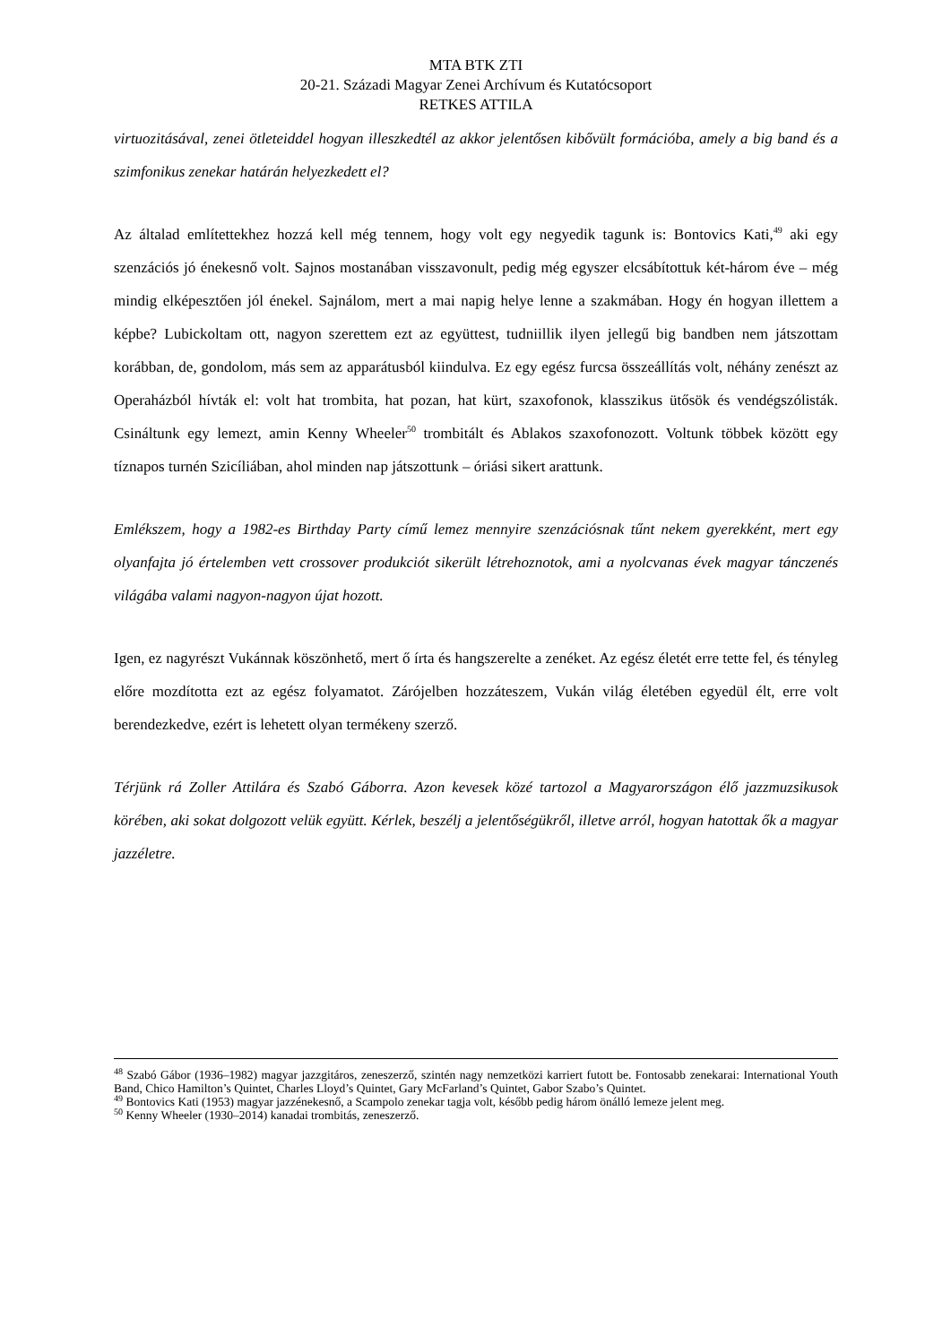MTA BTK ZTI
20-21. Századi Magyar Zenei Archívum és Kutatócsoport
RETKES ATTILA
virtuozitásával, zenei ötleteiddel hogyan illeszkedtél az akkor jelentősen kibővült formációba, amely a big band és a szimfonikus zenekar határán helyezkedett el?
Az általad említettekhez hozzá kell még tennem, hogy volt egy negyedik tagunk is: Bontovics Kati,<sup>49</sup> aki egy szenzációs jó énekesnő volt. Sajnos mostanában visszavonult, pedig még egyszer elcsábítottuk két-három éve – még mindig elképesztően jól énekel. Sajnálom, mert a mai napig helye lenne a szakmában. Hogy én hogyan illettem a képbe? Lubickoltam ott, nagyon szerettem ezt az együttest, tudniillik ilyen jellegű big bandben nem játszottam korábban, de, gondolom, más sem az apparátusból kiindulva. Ez egy egész furcsa összeállítás volt, néhány zenészt az Operaházból hívták el: volt hat trombita, hat pozan, hat kürt, szaxofonok, klasszikus ütősök és vendégszólisták. Csináltunk egy lemezt, amin Kenny Wheeler<sup>50</sup> trombitált és Ablakos szaxofonozott. Voltunk többek között egy tíznapos turnén Szicíliában, ahol minden nap játszottunk – óriási sikert arattunk.
Emlékszem, hogy a 1982-es Birthday Party című lemez mennyire szenzációsnak tűnt nekem gyerekként, mert egy olyanfajta jó értelemben vett crossover produkciót sikerült létrehoznotok, ami a nyolcvanas évek magyar tánczenés világába valami nagyon-nagyon újat hozott.
Igen, ez nagyrészt Vukánnak köszönhető, mert ő írta és hangszerelte a zenéket. Az egész életét erre tette fel, és tényleg előre mozdította ezt az egész folyamatot. Zárójelben hozzáteszem, Vukán világ életében egyedül élt, erre volt berendezkedve, ezért is lehetett olyan termékeny szerző.
Térjünk rá Zoller Attilára és Szabó Gáborra. Azon kevesek közé tartozol a Magyarországon élő jazzmuzsikusok körében, aki sokat dolgozott velük együtt. Kérlek, beszélj a jelentőségükről, illetve arról, hogyan hatottak ők a magyar jazzéletre.
<sup>48</sup> Szabó Gábor (1936–1982) magyar jazzgitáros, zeneszerző, szintén nagy nemzetközi karriert futott be. Fontosabb zenekarai: International Youth Band, Chico Hamilton’s Quintet, Charles Lloyd’s Quintet, Gary McFarland’s Quintet, Gabor Szabo’s Quintet.
<sup>49</sup> Bontovics Kati (1953) magyar jazzénekesnő, a Scampolo zenekar tagja volt, később pedig három önálló lemeze jelent meg.
<sup>50</sup> Kenny Wheeler (1930–2014) kanadai trombitás, zeneszerző.